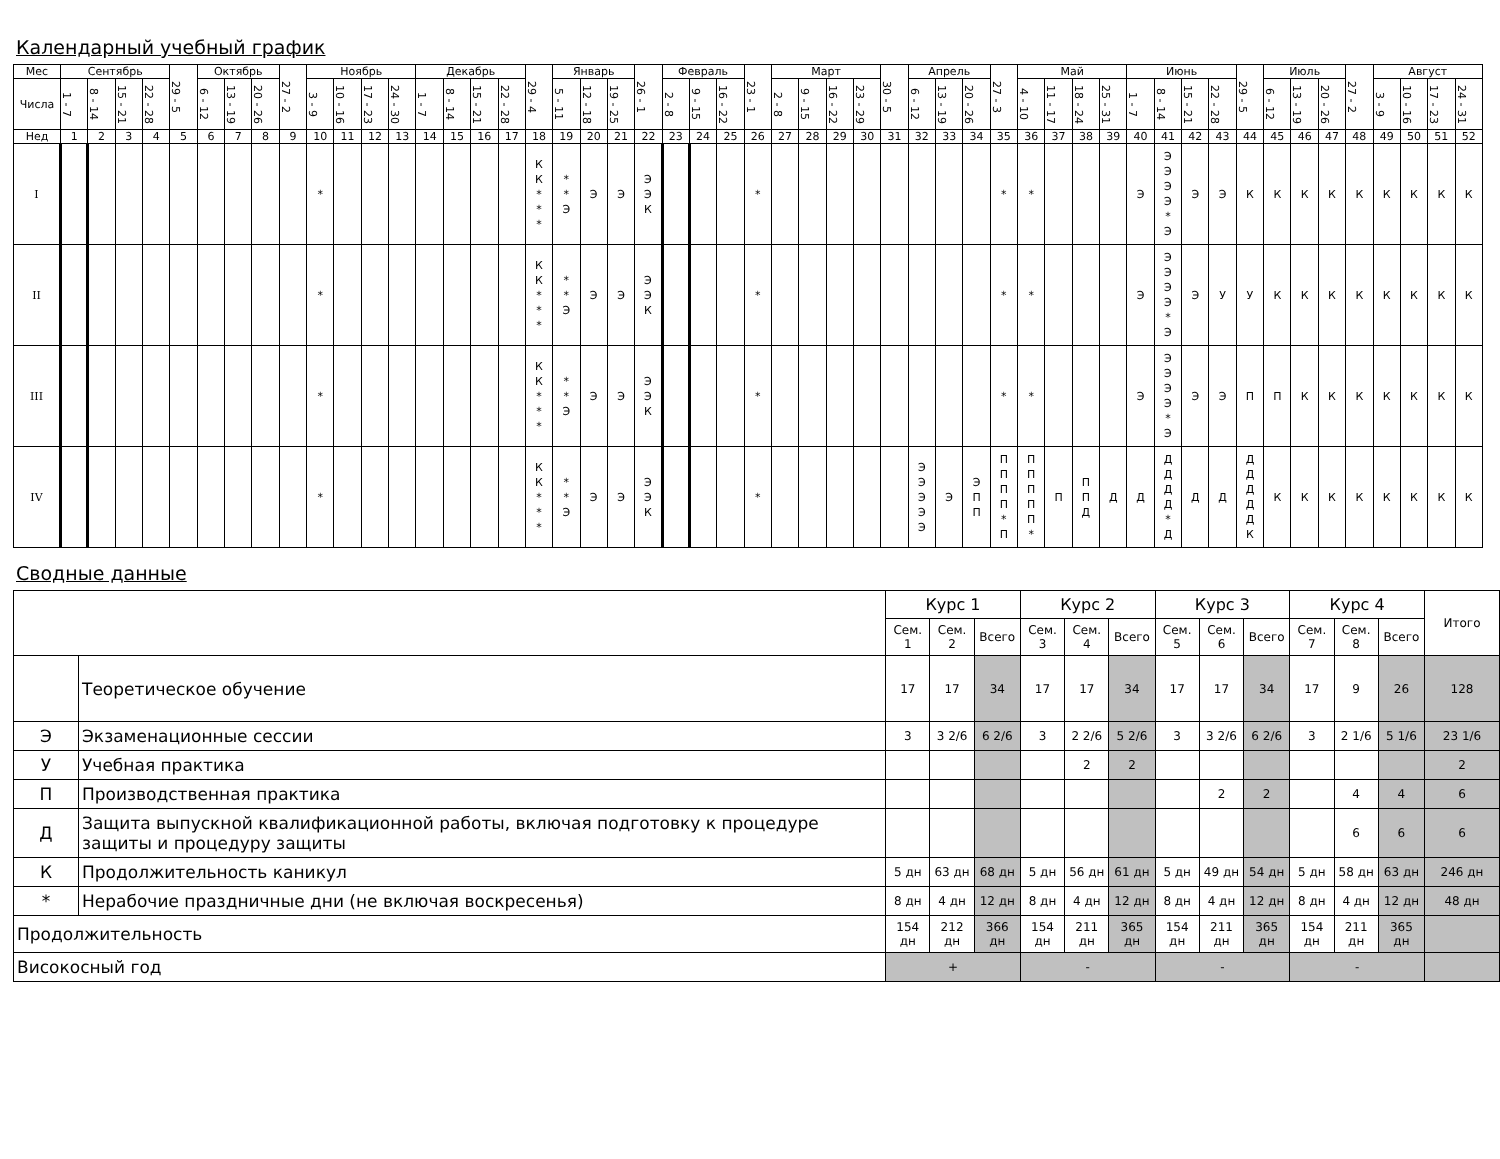Календарный учебный график
| Мес | Сентябрь | | | | 29 - 5 | Октябрь | | | 27 - 2 | Ноябрь | | | | Декабрь | | | | 29 - 4 | Январь | | | 26 - 1 | Февраль | | | 23 - 1 | Март | | | | 30 - 5 | Апрель | | | 27 - 3 | Май | | | | Июнь | | | | 29 - 5 | Июль | | | 27 - 2 | Август | | | |
| --- | --- | --- | --- | --- | --- | --- | --- | --- | --- | --- | --- | --- | --- | --- | --- | --- | --- | --- | --- | --- | --- | --- | --- | --- | --- | --- | --- | --- | --- | --- | --- | --- | --- | --- | --- | --- | --- | --- | --- | --- | --- | --- | --- | --- | --- | --- | --- | --- | --- | --- | --- | --- |
| Числа | 1 - 7 | 8 - 14 | 15 - 21 | 22 - 28 | | 6 - 12 | 13 - 19 | 20 - 26 | | 3 - 9 | 10 - 16 | 17 - 23 | 24 - 30 | 1 - 7 | 8 - 14 | 15 - 21 | 22 - 28 | | 5 - 11 | 12 - 18 | 19 - 25 | | 2 - 8 | 9 - 15 | 16 - 22 | | 2 - 8 | 9 - 15 | 16 - 22 | 23 - 29 | | 6 - 12 | 13 - 19 | 20 - 26 | | 4 - 10 | 11 - 17 | 18 - 24 | 25 - 31 | 1 - 7 | 8 - 14 | 15 - 21 | 22 - 28 | | 6 - 12 | 13 - 19 | 20 - 26 | | 3 - 9 | 10 - 16 | 17 - 23 | 24 - 31 |
| Нед | 1 | 2 | 3 | 4 | 5 | 6 | 7 | 8 | 9 | 10 | 11 | 12 | 13 | 14 | 15 | 16 | 17 | 18 | 19 | 20 | 21 | 22 | 23 | 24 | 25 | 26 | 27 | 28 | 29 | 30 | 31 | 32 | 33 | 34 | 35 | 36 | 37 | 38 | 39 | 40 | 41 | 42 | 43 | 44 | 45 | 46 | 47 | 48 | 49 | 50 | 51 | 52 |
| I | | | | | | | | | | * | | | | | | | | К К * * * | * * Э | Э | Э | Э Э К | | | | * | | | | | | | | | * | * | | | | Э | Э Э Э Э * Э | Э | Э | К | К | К | К | К | К | К | К | К |
| II | | | | | | | | | | * | | | | | | | | К К * * * | * * Э | Э | Э | Э Э К | | | | * | | | | | | | | | * | * | | | | Э | Э Э Э Э * Э | Э | У | У | К | К | К | К | К | К | К | К |
| III | | | | | | | | | | * | | | | | | | | К К * * * | * * Э | Э | Э | Э Э К | | | | * | | | | | | | | | * | * | | | | Э | Э Э Э Э * Э | Э | Э | П | П | К | К | К | К | К | К | К |
| IV | | | | | | | | | | * | | | | | | | | К К * * * | * * Э | Э | Э | Э Э К | | | | * | | | | | | Э Э Э Э Э | Э | Э П П | П П П П * П | П П П П П * | П | П П Д | Д | Д | Д Д Д Д * Д | Д | Д | Д Д Д Д Д К | К | К | К | К | К | К | К | К |
Сводные данные
| | | Курс 1 | | | Курс 2 | | | Курс 3 | | | Курс 4 | | | Итого |
| --- | --- | --- | --- | --- | --- | --- | --- | --- | --- | --- | --- | --- | --- | --- |
| | | Сем. 1 | Сем. 2 | Всего | Сем. 3 | Сем. 4 | Всего | Сем. 5 | Сем. 6 | Всего | Сем. 7 | Сем. 8 | Всего | |
| | Теоретическое обучение | 17 | 17 | 34 | 17 | 17 | 34 | 17 | 17 | 34 | 17 | 9 | 26 | 128 |
| Э | Экзаменационные сессии | 3 | 3 2/6 | 6 2/6 | 3 | 2 2/6 | 5 2/6 | 3 | 3 2/6 | 6 2/6 | 3 | 2 1/6 | 5 1/6 | 23 1/6 |
| У | Учебная практика | | | | | 2 | 2 | | | | | | | 2 |
| П | Производственная практика | | | | | | | | 2 | 2 | | 4 | 4 | 6 |
| Д | Защита выпускной квалификационной работы, включая подготовку к процедуре защиты и процедуру защиты | | | | | | | | | | | 6 | 6 | 6 |
| К | Продолжительность каникул | 5 дн | 63 дн | 68 дн | 5 дн | 56 дн | 61 дн | 5 дн | 49 дн | 54 дн | 5 дн | 58 дн | 63 дн | 246 дн |
| * | Нерабочие праздничные дни (не включая воскресенья) | 8 дн | 4 дн | 12 дн | 8 дн | 4 дн | 12 дн | 8 дн | 4 дн | 12 дн | 8 дн | 4 дн | 12 дн | 48 дн |
| Продолжительность | | 154 дн | 212 дн | 366 дн | 154 дн | 211 дн | 365 дн | 154 дн | 211 дн | 365 дн | 154 дн | 211 дн | 365 дн | |
| Високосный год | | + | | | - | | | - | | | - | | | |